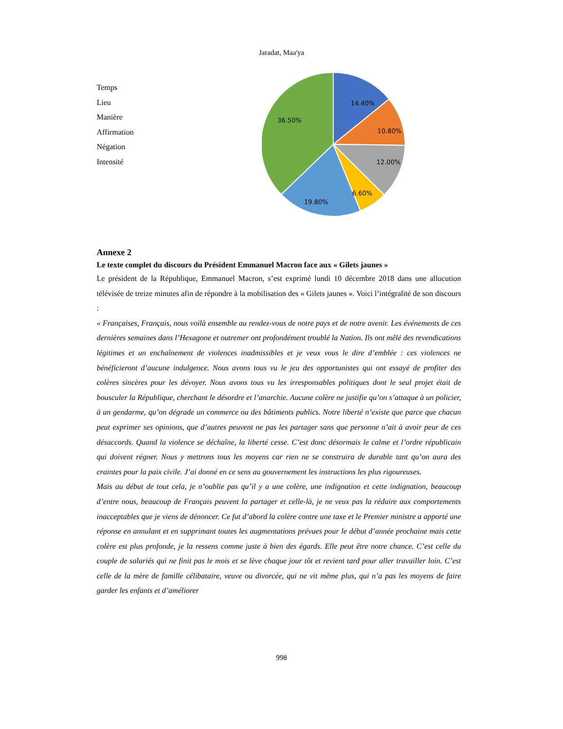Jaradat, Maa'ya
Temps
Lieu
Manière
Affirmation
Négation
Intensité
14.40%
10.80%
12.00%
6.60%
19.80%
36.50%
Annexe 2
Le texte complet du discours du Président Emmanuel Macron face aux « Gilets jaunes »
Le président de la République, Emmanuel Macron, s’est exprimé lundi 10 décembre 2018 dans une allocution télévisée de treize minutes afin de répondre à la mobilisation des « Gilets jaunes ». Voici l’intégralité de son discours :
« Françaises, Français, nous voilà ensemble au rendez-vous de notre pays et de notre avenir. Les événements de ces dernières semaines dans l’Hexagone et outremer ont profondément troublé la Nation. Ils ont mêlé des revendications légitimes et un enchaînement de violences inadmissibles et je veux vous le dire d’emblée : ces violences ne bénéficieront d’aucune indulgence. Nous avons tous vu le jeu des opportunistes qui ont essayé de profiter des colères sincères pour les dévoyer. Nous avons tous vu les irresponsables politiques dont le seul projet était de bousculer la République, cherchant le désordre et l’anarchie. Aucune colère ne justifie qu’on s’attaque à un policier, à un gendarme, qu’on dégrade un commerce ou des bâtiments publics. Notre liberté n’existe que parce que chacun peut exprimer ses opinions, que d’autres peuvent ne pas les partager sans que personne n’ait à avoir peur de ces désaccords. Quand la violence se déchaîne, la liberté cesse. C’est donc désormais le calme et l’ordre républicain qui doivent régner. Nous y mettrons tous les moyens car rien ne se construira de durable tant qu’on aura des craintes pour la paix civile. J’ai donné en ce sens au gouvernement les instructions les plus rigoureuses.
Mais au début de tout cela, je n’oublie pas qu’il y a une colère, une indignation et cette indignation, beaucoup d’entre nous, beaucoup de Français peuvent la partager et celle-là, je ne veux pas la réduire aux comportements inacceptables que je viens de dénoncer. Ce fut d’abord la colère contre une taxe et le Premier ministre a apporté une réponse en annulant et en supprimant toutes les augmentations prévues pour le début d’année prochaine mais cette colère est plus profonde, je la ressens comme juste à bien des égards. Elle peut être notre chance. C’est celle du couple de salariés qui ne finit pas le mois et se lève chaque jour tôt et revient tard pour aller travailler loin. C’est celle de la mère de famille célibataire, veuve ou divorcée, qui ne vit même plus, qui n’a pas les moyens de faire garder les enfants et d’améliorer
998